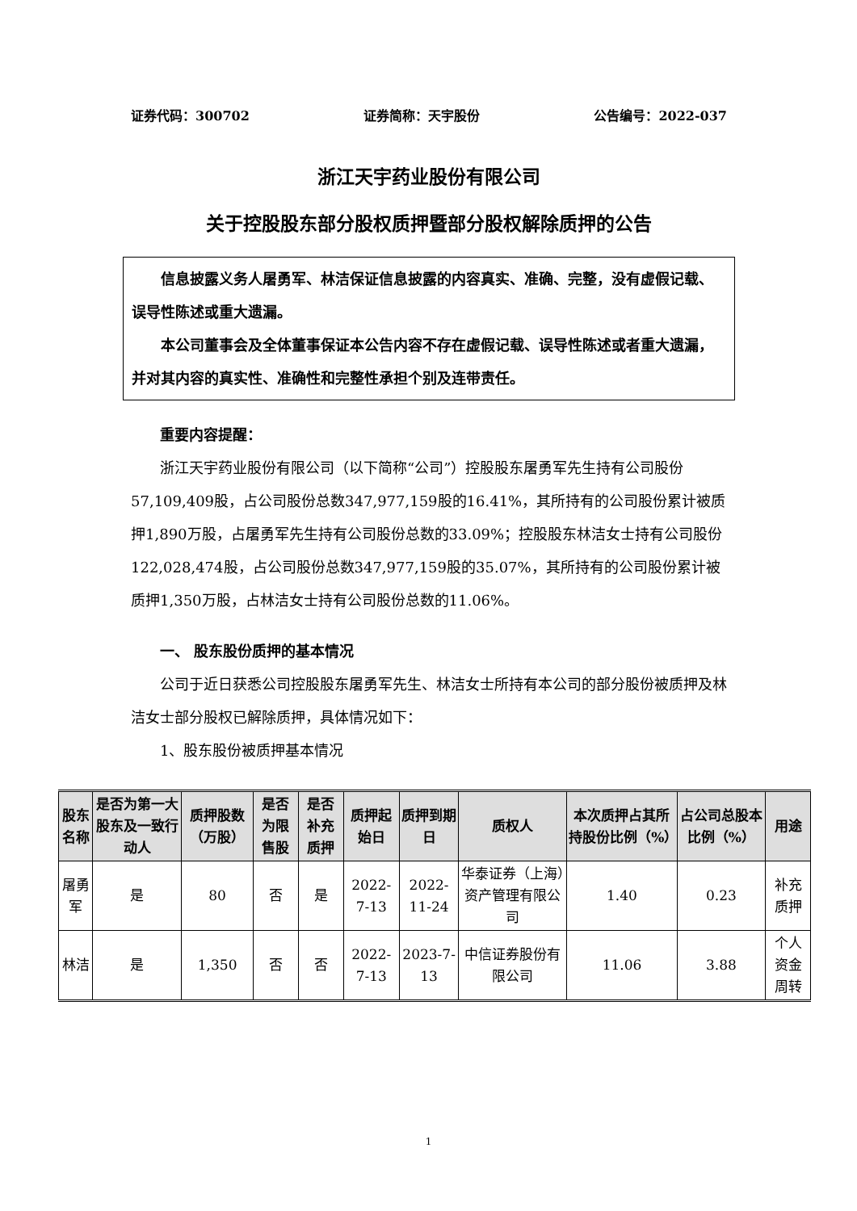证券代码：300702 证券简称：天宇股份 公告编号：2022-037
浙江天宇药业股份有限公司
关于控股股东部分股权质押暨部分股权解除质押的公告
信息披露义务人屠勇军、林洁保证信息披露的内容真实、准确、完整，没有虚假记载、误导性陈述或重大遗漏。
本公司董事会及全体董事保证本公告内容不存在虚假记载、误导性陈述或者重大遗漏，并对其内容的真实性、准确性和完整性承担个别及连带责任。
重要内容提醒：
浙江天宇药业股份有限公司（以下简称“公司”）控股股东屠勇军先生持有公司股份57,109,409股，占公司股份总数347,977,159股的16.41%，其所持有的公司股份累计被质押1,890万股，占屠勇军先生持有公司股份总数的33.09%；控股股东林洁女士持有公司股份122,028,474股，占公司股份总数347,977,159股的35.07%，其所持有的公司股份累计被质押1,350万股，占林洁女士持有公司股份总数的11.06%。
一、 股东股份质押的基本情况
公司于近日获悉公司控股股东屠勇军先生、林洁女士所持有本公司的部分股份被质押及林洁女士部分股权已解除质押，具体情况如下：
1、股东股份被质押基本情况
| 股东名称 | 是否为第一大股东及一致行动人 | 质押股数（万股） | 是否为限售股 | 是否补充质押 | 质押起始日 | 质押到期日 | 质权人 | 本次质押占其所持股份比例（%） | 占公司总股本比例（%） | 用途 |
| --- | --- | --- | --- | --- | --- | --- | --- | --- | --- | --- |
| 屠勇军 | 是 | 80 | 否 | 是 | 2022-7-13 | 2022-11-24 | 华泰证券（上海）资产管理有限公司 | 1.40 | 0.23 | 补充质押 |
| 林洁 | 是 | 1,350 | 否 | 否 | 2022-7-13 | 2023-7-13 | 中信证券股份有限公司 | 11.06 | 3.88 | 个人资金周转 |
1